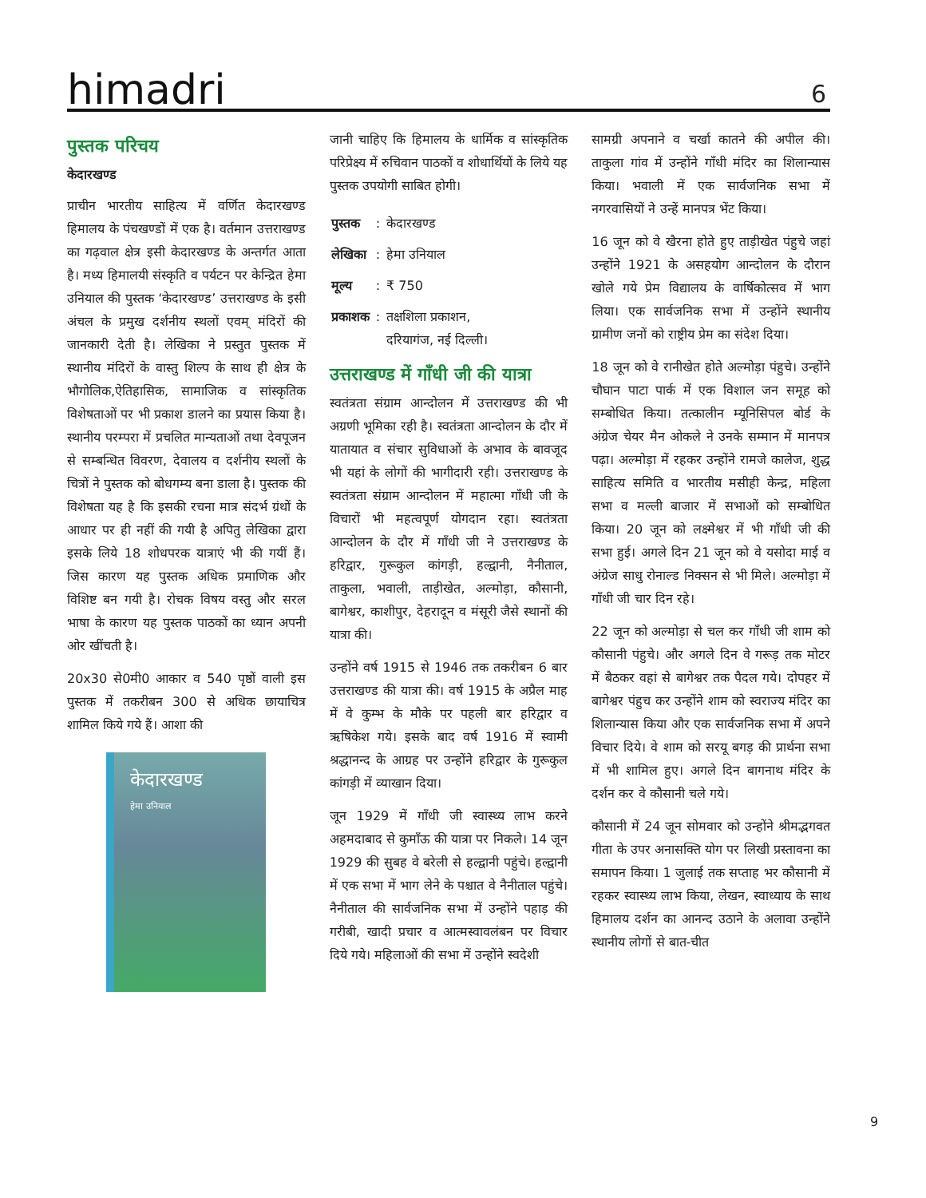himadri 6
पुस्तक परिचय
केदारखण्ड
प्राचीन भारतीय साहित्य में वर्णित केदारखण्ड हिमालय के पंचखण्डों में एक है। वर्तमान उत्तराखण्ड का गढ़वाल क्षेत्र इसी केदारखण्ड के अन्तर्गत आता है। मध्य हिमालयी संस्कृति व पर्यटन पर केन्द्रित हेमा उनियाल की पुस्तक ‘केदारखण्ड’ उत्तराखण्ड के इसी अंचल के प्रमुख दर्शनीय स्थलों एवम् मंदिरों की जानकारी देती है। लेखिका ने प्रस्तुत पुस्तक में स्थानीय मंदिरों के वास्तु शिल्प के साथ ही क्षेत्र के भौगोलिक,ऐतिहासिक, सामाजिक व सांस्कृतिक विशेषताओं पर भी प्रकाश डालने का प्रयास किया है। स्थानीय परम्परा में प्रचलित मान्यताओं तथा देवपूजन से सम्बन्धित विवरण, देवालय व दर्शनीय स्थलों के चित्रों ने पुस्तक को बोधगम्य बना डाला है। पुस्तक की विशेषता यह है कि इसकी रचना मात्र संदर्भ ग्रंथों के आधार पर ही नहीं की गयी है अपितु लेखिका द्वारा इसके लिये 18 शोधपरक यात्राएं भी की गयीं हैं। जिस कारण यह पुस्तक अधिक प्रमाणिक और विशिष्ट बन गयी है। रोचक विषय वस्तु और सरल भाषा के कारण यह पुस्तक पाठकों का ध्यान अपनी ओर खींचती है।
20x30 से0मी0 आकार व 540 पृष्ठों वाली इस पुस्तक में तकरीबन 300 से अधिक छायाचित्र शामिल किये गये हैं। आशा की
केदारखण्ड
हेमा उनियाल
जानी चाहिए कि हिमालय के धार्मिक व सांस्कृतिक परिप्रेक्ष्य में रुचिवान पाठकों व शोधार्थियों के लिये यह पुस्तक उपयोगी साबित होगी।
| पुस्तक | : | केदारखण्ड |
| लेखिका | : | हेमा उनियाल |
| मूल्य | : | ₹ 750 |
| प्रकाशक | : | तक्षशिला प्रकाशन, दरियागंज, नई दिल्ली। |
उत्तराखण्ड में गाँधी जी की यात्रा
स्वतंत्रता संग्राम आन्दोलन में उत्तराखण्ड की भी अग्रणी भूमिका रही है। स्वतंत्रता आन्दोलन के दौर में यातायात व संचार सुविधाओं के अभाव के बावजूद भी यहां के लोगों की भागीदारी रही। उत्तराखण्ड के स्वतंत्रता संग्राम आन्दोलन में महात्मा गाँधी जी के विचारों भी महत्वपूर्ण योगदान रहा। स्वतंत्रता आन्दोलन के दौर में गाँधी जी ने उत्तराखण्ड के हरिद्वार, गुरूकुल कांगड़ी, हल्द्वानी, नैनीताल, ताकुला, भवाली, ताड़ीखेत, अल्मोड़ा, कौसानी, बागेश्वर, काशीपुर, देहरादून व मंसूरी जैसे स्थानों की यात्रा की।
उन्होंने वर्ष 1915 से 1946 तक तकरीबन 6 बार उत्तराखण्ड की यात्रा की। वर्ष 1915 के अप्रैल माह में वे कुम्भ के मौके पर पहली बार हरिद्वार व ऋषिकेश गये। इसके बाद वर्ष 1916 में स्वामी श्रद्धानन्द के आग्रह पर उन्होंने हरिद्वार के गुरूकुल कांगड़ी में व्याखान दिया।
जून 1929 में गाँधी जी स्वास्थ्य लाभ करने अहमदाबाद से कुमाँऊ की यात्रा पर निकले। 14 जून 1929 की सुबह वे बरेली से हल्द्वानी पहुंचे। हल्द्वानी में एक सभा में भाग लेने के पश्चात वे नैनीताल पहुंचे। नैनीताल की सार्वजनिक सभा में उन्होंने पहाड़ की गरीबी, खादी प्रचार व आत्मस्वावलंबन पर विचार दिये गये। महिलाओं की सभा में उन्होंने स्वदेशी
सामग्री अपनाने व चर्खा कातने की अपील की। ताकुला गांव में उन्होंने गाँधी मंदिर का शिलान्यास किया। भवाली में एक सार्वजनिक सभा में नगरवासियों ने उन्हें मानपत्र भेंट किया।
16 जून को वे खैरना होते हुए ताड़ीखेत पंहुचे जहां उन्होंने 1921 के असहयोग आन्दोलन के दौरान खोले गये प्रेम विद्यालय के वार्षिकोत्सव में भाग लिया। एक सार्वजनिक सभा में उन्होंने स्थानीय ग्रामीण जनों को राष्ट्रीय प्रेम का संदेश दिया।
18 जून को वे रानीखेत होते अल्मोड़ा पंहुचे। उन्होंने चौघान पाटा पार्क में एक विशाल जन समूह को सम्बोधित किया। तत्कालीन म्यूनिसिपल बोर्ड के अंग्रेज चेयर मैन ओकले ने उनके सम्मान में मानपत्र पढ़ा। अल्मोड़ा में रहकर उन्होंने रामजे कालेज, शुद्ध साहित्य समिति व भारतीय मसीही केन्द्र, महिला सभा व मल्ली बाजार में सभाओं को सम्बोधित किया। 20 जून को लक्ष्मेश्वर में भी गाँधी जी की सभा हुई। अगले दिन 21 जून को वे यसोदा माई व अंग्रेज साधु रोनाल्ड निक्सन से भी मिले। अल्मोड़ा में गाँधी जी चार दिन रहे।
22 जून को अल्मोड़ा से चल कर गाँधी जी शाम को कौसानी पंहुचे। और अगले दिन वे गरूड़ तक मोटर में बैठकर वहां से बागेश्वर तक पैदल गये। दोपहर में बागेश्वर पंहुच कर उन्होंने शाम को स्वराज्य मंदिर का शिलान्यास किया और एक सार्वजनिक सभा में अपने विचार दिये। वे शाम को सरयू बगड़ की प्रार्थना सभा में भी शामिल हुए। अगले दिन बागनाथ मंदिर के दर्शन कर वे कौसानी चले गये।
कौसानी में 24 जून सोमवार को उन्होंने श्रीमद्भगवत गीता के उपर अनासक्ति योग पर लिखी प्रस्तावना का समापन किया। 1 जुलाई तक सप्ताह भर कौसानी में रहकर स्वास्थ्य लाभ किया, लेखन, स्वाध्याय के साथ हिमालय दर्शन का आनन्द उठाने के अलावा उन्होंने स्थानीय लोगों से बात-चीत
9